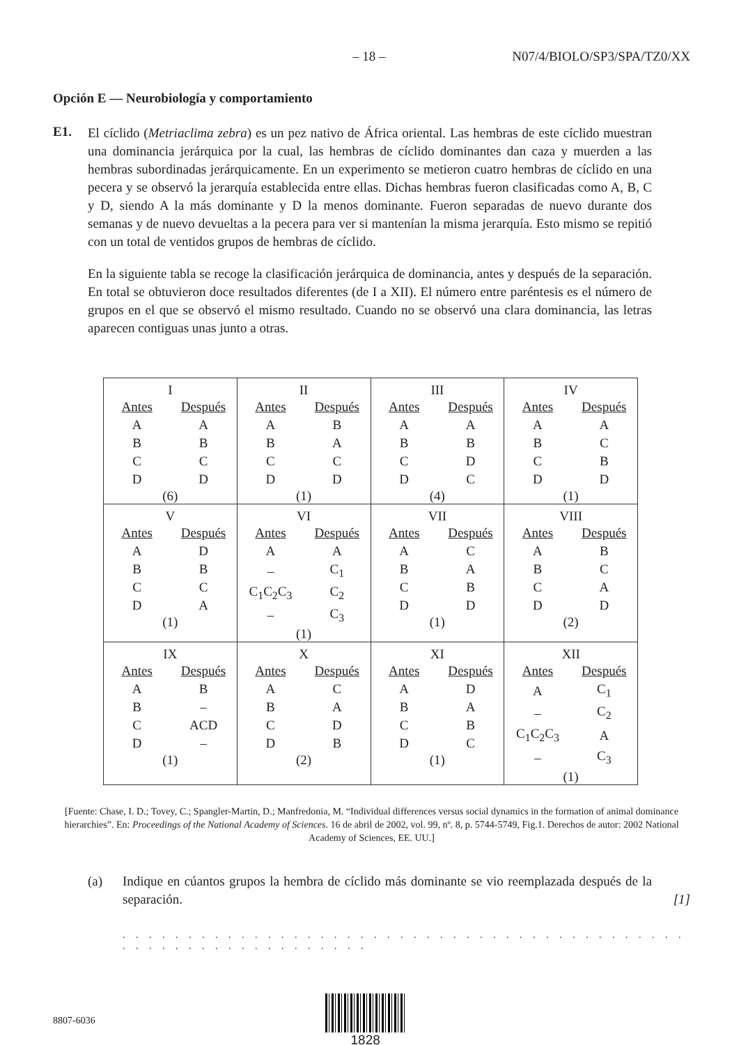– 18 – N07/4/BIOLO/SP3/SPA/TZ0/XX
Opción E — Neurobiología y comportamiento
E1.
El cíclido (Metriaclima zebra) es un pez nativo de África oriental. Las hembras de este cíclido muestran una dominancia jerárquica por la cual, las hembras de cíclido dominantes dan caza y muerden a las hembras subordinadas jerárquicamente. En un experimento se metieron cuatro hembras de cíclido en una pecera y se observó la jerarquía establecida entre ellas. Dichas hembras fueron clasificadas como A, B, C y D, siendo A la más dominante y D la menos dominante. Fueron separadas de nuevo durante dos semanas y de nuevo devueltas a la pecera para ver si mantenían la misma jerarquía. Esto mismo se repitió con un total de ventidos grupos de hembras de cíclido.
En la siguiente tabla se recoge la clasificación jerárquica de dominancia, antes y después de la separación. En total se obtuvieron doce resultados diferentes (de I a XII). El número entre paréntesis es el número de grupos en el que se observó el mismo resultado. Cuando no se observó una clara dominancia, las letras aparecen contiguas unas junto a otras.
| I / Antes / Después / / A / A / / B / B / / C / C / / D / D / (6) | II / Antes / Después / / A / B / / B / A / / C / C / / D / D / (1) | III / Antes / Después / / A / A / / B / B / / C / D / / D / C / (4) | IV / Antes / Después / / A / A / / B / C / / C / B / / D / D / (1) |
| V / Antes / Después / / A / D / / B / B / / C / C / / D / A / (1) | VI / Antes / Después / / A / A / / – / C<sub>1</sub> / / C<sub>1</sub>C<sub>2</sub>C<sub>3</sub> / C<sub>2</sub> / / – / C<sub>3</sub> / (1) | VII / Antes / Después / / A / C / / B / A / / C / B / / D / D / (1) | VIII / Antes / Después / / A / B / / B / C / / C / A / / D / D / (2) |
| IX / Antes / Después / / A / B / / B / – / / C / ACD / / D / – / (1) | X / Antes / Después / / A / C / / B / A / / C / D / / D / B / (2) | XI / Antes / Después / / A / D / / B / A / / C / B / / D / C / (1) | XII / Antes / Después / / A / C<sub>1</sub> / / – / C<sub>2</sub> / / C<sub>1</sub>C<sub>2</sub>C<sub>3</sub> / A / / – / C<sub>3</sub> / (1) |
[Fuente: Chase, I. D.; Tovey, C.; Spangler-Martin, D.; Manfredonia, M. “Individual differences versus social dynamics in the formation of animal dominance hierarchies”. En: Proceedings of the National Academy of Sciences. 16 de abril de 2002, vol. 99, nº. 8, p. 5744-5749, Fig.1. Derechos de autor: 2002 National Academy of Sciences, EE. UU.]
(a) Indique en cúantos grupos la hembra de cíclido más dominante se vio reemplazada después de la separación. [1]
. . . . . . . . . . . . . . . . . . . . . . . . . . . . . . . . . . . . . . . . . . . . . . . . . . . . . . . . . . . . . .
8807-6036
1828